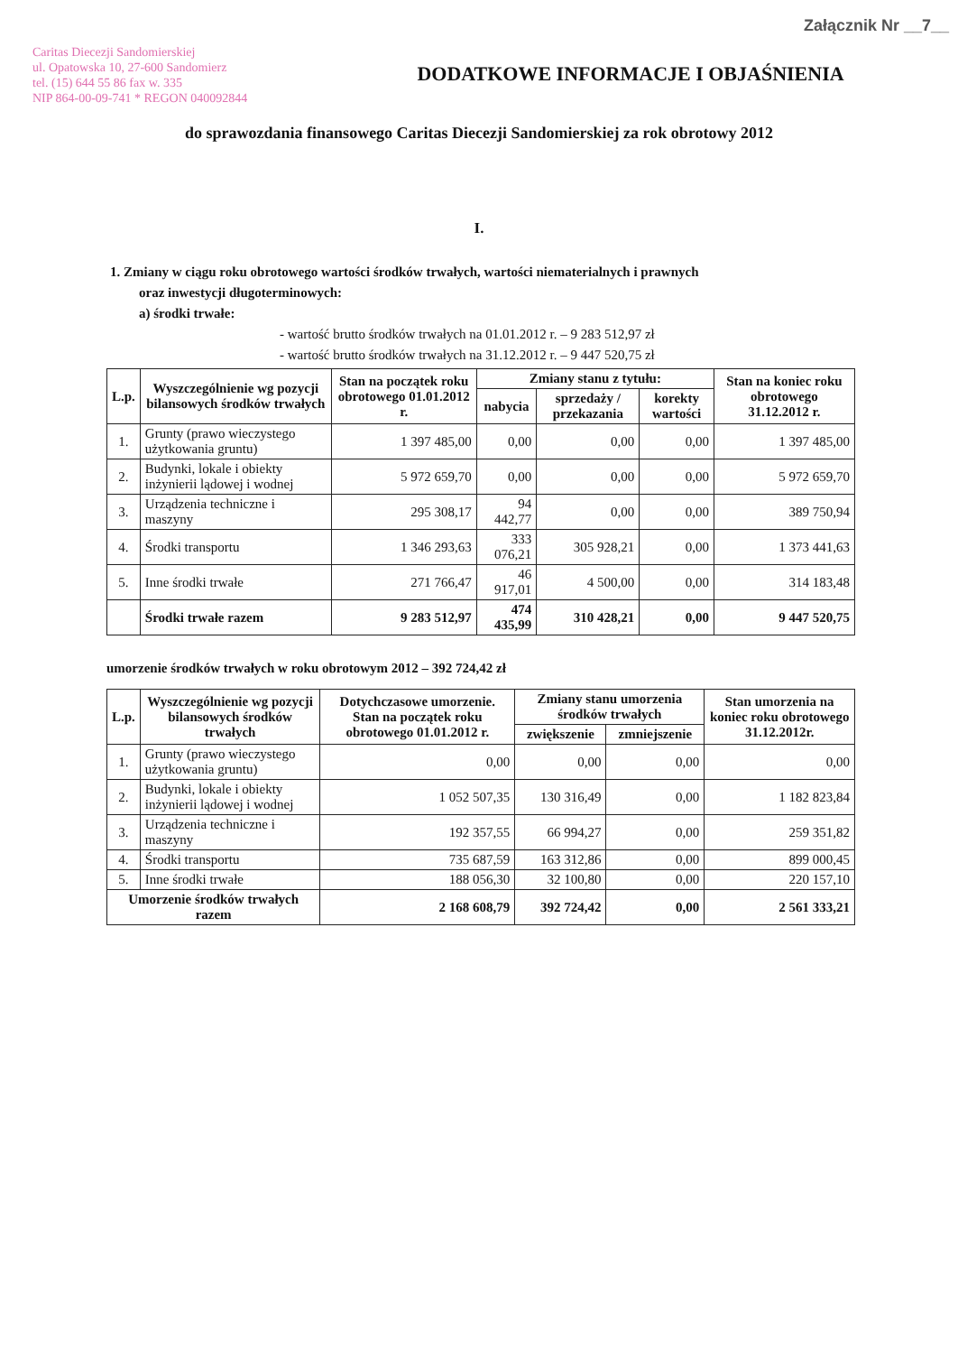Załącznik Nr __7__
Caritas Diecezji Sandomierskiej
ul. Opatowska 10, 27-600 Sandomierz
tel. (15) 644 55 86 fax w. 335
NIP 864-00-09-741 * REGON 040092844
DODATKOWE INFORMACJE I OBJAŚNIENIA
do sprawozdania finansowego Caritas Diecezji Sandomierskiej za rok obrotowy 2012
I.
1. Zmiany w ciągu roku obrotowego wartości środków trwałych, wartości niematerialnych i prawnych
oraz inwestycji długoterminowych:
a) środki trwałe:
- wartość brutto środków trwałych na 01.01.2012 r. – 9 283 512,97 zł
- wartość brutto środków trwałych na 31.12.2012 r. – 9 447 520,75 zł
| L.p. | Wyszczególnienie wg pozycji bilansowych środków trwałych | Stan na początek roku obrotowego 01.01.2012 r. | Zmiany stanu z tytułu: | | | Stan na koniec roku obrotowego 31.12.2012 r. |
| --- | --- | --- | --- | --- | --- | --- |
| | | | nabycia | sprzedaży / przekazania | korekty wartości | |
| 1. | Grunty (prawo wieczystego użytkowania gruntu) | 1 397 485,00 | 0,00 | 0,00 | 0,00 | 1 397 485,00 |
| 2. | Budynki, lokale i obiekty inżynierii lądowej i wodnej | 5 972 659,70 | 0,00 | 0,00 | 0,00 | 5 972 659,70 |
| 3. | Urządzenia techniczne i maszyny | 295 308,17 | 94 442,77 | 0,00 | 0,00 | 389 750,94 |
| 4. | Środki transportu | 1 346 293,63 | 333 076,21 | 305 928,21 | 0,00 | 1 373 441,63 |
| 5. | Inne środki trwałe | 271 766,47 | 46 917,01 | 4 500,00 | 0,00 | 314 183,48 |
| | Środki trwałe razem | 9 283 512,97 | 474 435,99 | 310 428,21 | 0,00 | 9 447 520,75 |
umorzenie środków trwałych w roku obrotowym 2012 – 392 724,42 zł
| L.p. | Wyszczególnienie wg pozycji bilansowych środków trwałych | Dotychczasowe umorzenie. Stan na początek roku obrotowego 01.01.2012 r. | Zmiany stanu umorzenia środków trwałych | | Stan umorzenia na koniec roku obrotowego 31.12.2012r. |
| --- | --- | --- | --- | --- | --- |
| | | | zwiększenie | zmniejszenie | |
| 1. | Grunty (prawo wieczystego użytkowania gruntu) | 0,00 | 0,00 | 0,00 | 0,00 |
| 2. | Budynki, lokale i obiekty inżynierii lądowej i wodnej | 1 052 507,35 | 130 316,49 | 0,00 | 1 182 823,84 |
| 3. | Urządzenia techniczne i maszyny | 192 357,55 | 66 994,27 | 0,00 | 259 351,82 |
| 4. | Środki transportu | 735 687,59 | 163 312,86 | 0,00 | 899 000,45 |
| 5. | Inne środki trwałe | 188 056,30 | 32 100,80 | 0,00 | 220 157,10 |
| Umorzenie środków trwałych razem | | 2 168 608,79 | 392 724,42 | 0,00 | 2 561 333,21 |